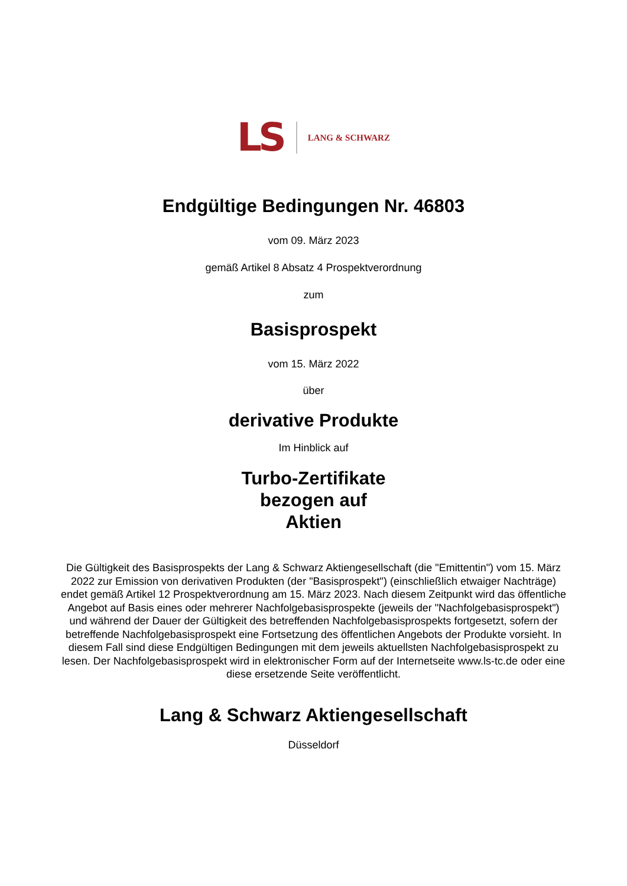LS LANG & SCHWARZ
Endgültige Bedingungen Nr. 46803
vom 09. März 2023
gemäß Artikel 8 Absatz 4 Prospektverordnung
zum
Basisprospekt
vom 15. März 2022
über
derivative Produkte
Im Hinblick auf
Turbo-Zertifikate
bezogen auf
Aktien
Die Gültigkeit des Basisprospekts der Lang & Schwarz Aktiengesellschaft (die "Emittentin") vom 15. März 2022 zur Emission von derivativen Produkten (der "Basisprospekt") (einschließlich etwaiger Nachträge) endet gemäß Artikel 12 Prospektverordnung am 15. März 2023. Nach diesem Zeitpunkt wird das öffentliche Angebot auf Basis eines oder mehrerer Nachfolgebasisprospekte (jeweils der "Nachfolgebasisprospekt") und während der Dauer der Gültigkeit des betreffenden Nachfolgebasisprospekts fortgesetzt, sofern der betreffende Nachfolgebasisprospekt eine Fortsetzung des öffentlichen Angebots der Produkte vorsieht. In diesem Fall sind diese Endgültigen Bedingungen mit dem jeweils aktuellsten Nachfolgebasisprospekt zu lesen. Der Nachfolgebasisprospekt wird in elektronischer Form auf der Internetseite www.ls-tc.de oder eine diese ersetzende Seite veröffentlicht.
Lang & Schwarz Aktiengesellschaft
Düsseldorf